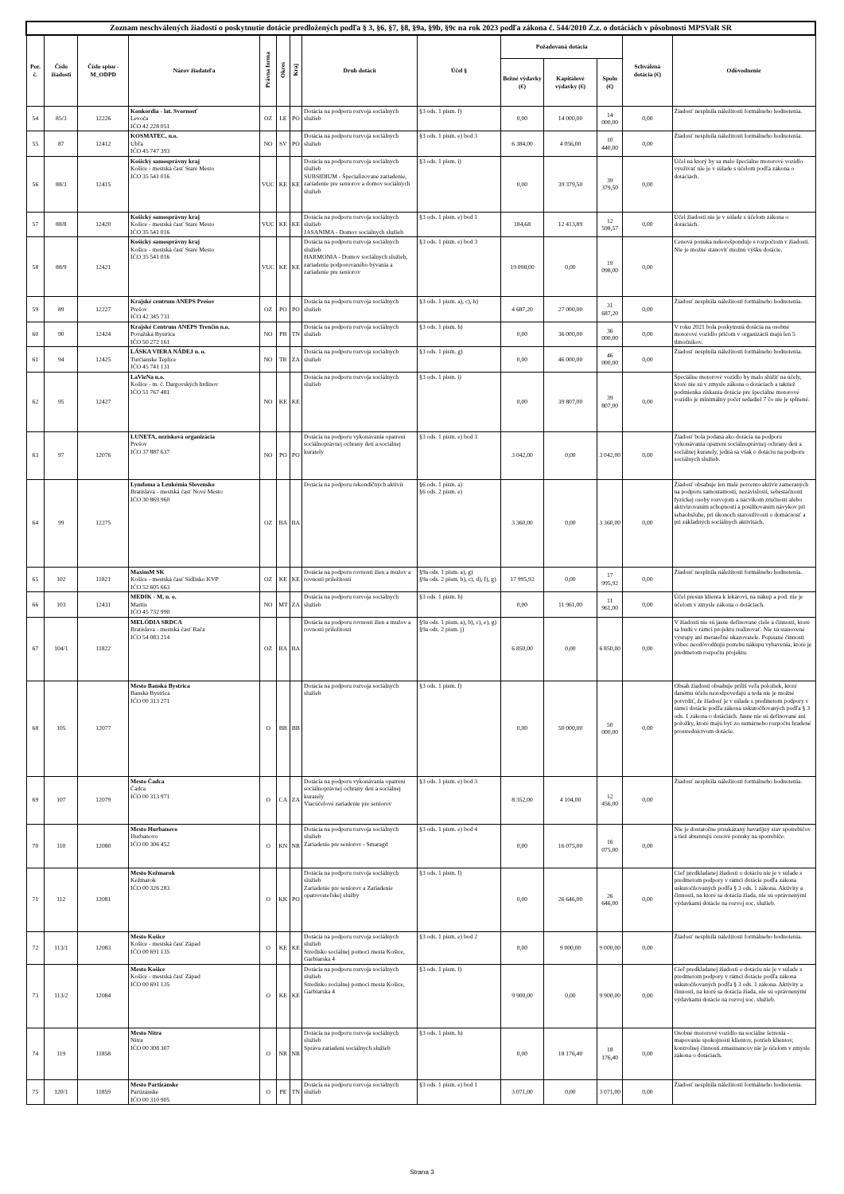| Zoznam neschválených žiadostí o poskytnutie dotácie predložených podľa § 3, §6, §7, §8, §9a, §9b, §9c na rok 2023 podľa zákona č. 544/2010 Z.z. o dotáciách v pôsobnosti MPSVaR SR | | | | | | | | | | | | | |
| --- | --- | --- | --- | --- | --- | --- | --- | --- | --- | --- | --- | --- | --- |
| Por. č. | Číslo žiadosti | Číslo spisu -M_ODPD | Názov žiadateľa | Právna forma | Okres | Kraj | Druh dotácií | Účel § | Požadovaná dotácia | | | Schválená dotácia (€) | Odôvodnenie |
| | | | | | | | | | Bežné výdavky (€) | Kapitálové výdavky (€) | Spolu (€) | | |
| 54 | 85/3 | 12226 | Konkordia - lat. Svornosť Levoča IČO 42 228 051 | OZ | LE | PO | Dotácia na podporu rozvoja sociálnych služieb | §3 ods. 1 pism. f) | 0,00 | 14 000,00 | 14 000,00 | 0,00 | Žiadosť nesplnila náležitosti formálneho hodnotenia. |
| 55 | 87 | 12412 | KOSMATEC, n.o. Ubľa IČO 45 747 393 | NO | SV | PO | Dotácia na podporu rozvoja sociálnych služieb | §3 ods. 1 pism. e) bod 3 | 6 384,00 | 4 056,00 | 10 440,00 | 0,00 | Žiadosť nesplnila náležitosti formálneho hodnotenia. |
| 56 | 88/3 | 12415 | Košický samosprávny kraj Košice - mestská časť Staré Mesto IČO 35 541 016 | VUC | KE | KE | Dotácia na podporu rozvoja sociálnych služieb SUBSIDIUM - Špecializované zariadenie, zariadenie pre seniorov a domov sociálnych služieb | §3 ods. 1 pism. i) | 0,00 | 39 379,50 | 39 379,50 | 0,00 | Účel na ktorý by sa malo špeciálne motorové vozidlo využívať nie je v súlade s účelom podľa zákona o dotáciách. |
| 57 | 88/8 | 12420 | Košický samosprávny kraj Košice - mestská časť Staré Mesto IČO 35 541 016 | VUC | KE | KE | Dotácia na podporu rozvoja sociálnych služieb JASANIMA - Domov sociálnych služieb | §3 ods. 1 pism. e) bod 1 | 184,68 | 12 413,89 | 12 598,57 | 0,00 | Účel žiadosti nie je v súlade s účelom zákona o dotáciách. |
| 58 | 88/9 | 12421 | Košický samosprávny kraj Košice - mestská časť Staré Mesto IČO 35 541 016 | VUC | KE | KE | Dotácia na podporu rozvoja sociálnych služieb HARMONIA - Domov sociálnych služieb, zariadenie podporovaného bývania a zariadenie pre seniorov | §3 ods. 1 pism. e) bod 3 | 19 098,00 | 0,00 | 19 098,00 | 0,00 | Cenová ponuka nekorešponduje s rozpočtom v žiadosti. Nie je možné stanoviť možnú výšku dotácie. |
| 59 | 89 | 12227 | Krajské centrum ANEPS Prešov Prešov IČO 42 345 731 | OZ | PO | PO | Dotácia na podporu rozvoja sociálnych služieb | §3 ods. 1 pism. a), c), h) | 4 687,20 | 27 000,00 | 31 687,20 | 0,00 | Žiadosť nesplnila náležitosti formálneho hodnotenia. |
| 60 | 90 | 12424 | Krajské Centrum ANEPS Trenčín n.o. Považská Bystrica IČO 50 272 161 | NO | PB | TN | Dotácia na podporu rozvoja sociálnych služieb | §3 ods. 1 pism. h) | 0,00 | 36 000,00 | 36 000,00 | 0,00 | V roku 2021 bola poskytnutá dotácia na osobné motorové vozidlo pričom v organizácii majú len 5 tlmočníkov. |
| 61 | 94 | 12425 | LÁSKA VIERA NÁDEJ n. o. Turčianske Teplice IČO 45 741 131 | NO | TR | ZA | Dotácia na podporu rozvoja sociálnych služieb | §3 ods. 1 pism. g) | 0,00 | 46 000,00 | 46 000,00 | 0,00 | Žiadosť nesplnila náležitosti formálneho hodnotenia. |
| 62 | 95 | 12427 | LaVieNa n.o. Košice - m. č. Dargovských hrdinov IČO 51 767 481 | NO | KE | KE | Dotácia na podporu rozvoja sociálnych služieb | §3 ods. 1 pism. i) | 0,00 | 39 807,00 | 39 807,00 | 0,00 | Špeciálne motorové vozidlo by malo slúžiť na účely, ktoré nie sú v zmysle zákona o dotáciach a taktiež podmienka získania dotácie pre špeciálne motorové vozidlo je minimálny počet sedadiel 7 čo nie je splnené. |
| 63 | 97 | 12076 | LUNETA, nezisková organizácia Prešov IČO 37 887 637 | NO | PO | PO | Dotácia na podporu vykonávania opatrení sociálnoprávnej ochrany detí a sociálnej kurately | §3 ods. 1 pism. e) bod 3 | 3 042,00 | 0,00 | 3 042,00 | 0,00 | Žiadosť bola podaná ako dotácia na podporu vykonávania opatrení sociálnoprávnej ochrany detí a sociálnej kurately, jedná sa však o dotáciu na podporu sociálnych služieb. |
| 64 | 99 | 12275 | Lymfoma a Leukémia Slovensko Bratislava - mestská časť Nové Mesto IČO 30 869 960 | OZ | BA | BA | Dotácia na podporu rekondičných aktivít | §6 ods. 1 pism. a) §6 ods. 2 pism. e) | 3 360,00 | 0,00 | 3 360,00 | 0,00 | Žiadosť obsahuje len malé percento aktivít zameraných na podporu samostatnosti, nezávislosti, sebestačnosti fyzickej osoby rozvojom a nácvikom zručností alebo aktivizovaním schopností a posilňovaním návykov pri sebaobsluhe, pri úkonoch starostlivosti o domácnosť a pri základných sociálnych aktivitách. |
| 65 | 102 | 11821 | MaximM SK Košice - mestská časť Sídlisko KVP IČO 52 605 663 | OZ | KE | KE | Dotácia na podporu rovnosti žien a mužov a rovnosti príležitostí | §9a ods. 1 pism. a), g) §9a ods. 2 pism. b), c), d), f), g) | 17 995,92 | 0,00 | 17 995,92 | 0,00 | Žiadosť nesplnila náležitosti formálneho hodnotenia. |
| 66 | 103 | 12431 | MEDIK - M, n. o. Martin IČO 45 732 990 | NO | MT | ZA | Dotácia na podporu rozvoja sociálnych služieb | §3 ods. 1 pism. h) | 0,00 | 11 961,00 | 11 961,00 | 0,00 | Účel presun klienta k lekárovi, na nákup a pod. nie je účelom v zmysle zákona o dotáciach. |
| 67 | 104/1 | 11822 | MELÓDIA SRDCA Bratislava - mestská časť Rača IČO 54 083 214 | OZ | BA | BA | Dotácia na podporu rovnosti žien a mužov a rovnosti príležitostí | §9a ods. 1 pism. a), b), c), e), g) §9a ods. 2 pism. j) | 6 850,00 | 0,00 | 6 850,00 | 0,00 | V žiadosti nie sú jasne definované ciele a činnosti, ktoré sa budú v rámci projektu realizovať. Nie sú stanovené výstupy ani merateľné ukazovatele. Popísané činnosti vôbec neodôvodňujú potrebu nákupu vybavenia, ktoré je predmetom rozpočtu projektu. |
| 68 | 105 | 12077 | Mesto Banská Bystrica Banská Bystrica IČO 00 313 271 | O | BB | BB | Dotácia na podporu rozvoja sociálnych služieb | §3 ods. 1 pism. f) | 0,00 | 50 000,00 | 50 000,00 | 0,00 | Obsah žiadosti obsahuje príliš veľa položiek, ktoré danému účelu nezodpovedajú a teda nie je možné potvrdiť, že žiadosť je v súlade s predmetom podpory v rámci dotácie podľa zákona uskutočňovaných podľa § 3 ods. 1 zákona o dotáciách. Jasne nie sú definované ani položky, ktoré majú byť zo sumárneho rozpočtu hradené prostredníctvom dotácie. |
| 69 | 107 | 12079 | Mesto Čadca Čadca IČO 00 313 971 | O | CA | ZA | Dotácia na podporu vykonávania opatrení sociálnoprávnej ochrany detí a sociálnej kurately Viacúčelové zariadenie pre seniorov | §3 ods. 1 pism. e) bod 3 | 8 352,00 | 4 104,00 | 12 456,00 | 0,00 | Žiadosť nesplnila náležitosti formálneho hodnotenia. |
| 70 | 110 | 12080 | Mesto Hurbanovo Hurbanovo IČO 00 306 452 | O | KN | NR | Dotácia na podporu rozvoja sociálnych služieb Zariadenie pre seniorov - Smaragd | §3 ods. 1 pism. e) bod 4 | 0,00 | 16 075,00 | 16 075,00 | 0,00 | Nie je dostatočne preukázaný havarijný stav spotrebičov a tiež absentujú cenové ponuky na spotrebiče. |
| 71 | 112 | 12081 | Mesto Kežmarok Kežmarok IČO 00 326 283 | O | KK | PO | Dotácia na podporu rozvoja sociálnych služieb Zariadenie pre seniorov a Zariadenie opatrovateľskej služby | §3 ods. 1 pism. f) | 0,00 | 26 646,00 | 26 646,00 | 0,00 | Cieľ predkladanej žiadosti o dotáciu nie je v súlade s predmetom podpory v rámci dotácie podľa zákona uskutočňovaných podľa § 3 ods. 1 zákona. Aktivity a činnosti, na ktoré sa dotácia žiada, nie sú oprávnenými výdavkami dotácie na rozvoj soc. služieb. |
| 72 | 113/1 | 12083 | Mesto Košice Košice - mestská časť Západ IČO 00 691 135 | O | KE | KE | Dotácia na podporu rozvoja sociálnych služieb Stredisko sociálnej pomoci mesta Košice, Garbiarska 4 | §3 ods. 1 pism. e) bod 2 | 0,00 | 9 000,00 | 9 000,00 | 0,00 | Žiadosť nesplnila náležitosti formálneho hodnotenia. |
| 73 | 113/2 | 12084 | Mesto Košice Košice - mestská časť Západ IČO 00 691 135 | O | KE | KE | Dotácia na podporu rozvoja sociálnych služieb Stredisko sociálnej pomoci mesta Košice, Garbiarska 4 | §3 ods. 1 pism. f) | 9 900,00 | 0,00 | 9 900,00 | 0,00 | Cieľ predkladanej žiadosti o dotáciu nie je v súlade s predmetom podpory v rámci dotácie podľa zákona uskutočňovaných podľa § 3 ods. 1 zákona. Aktivity a činnosti, na ktoré sa dotácia žiada, nie sú oprávnenými výdavkami dotácie na rozvoj soc. služieb. |
| 74 | 119 | 11858 | Mesto Nitra Nitra IČO 00 308 307 | O | NR | NR | Dotácia na podporu rozvoja sociálnych služieb Správa zariadení sociálnych služieb | §3 ods. 1 pism. h) | 0,00 | 18 176,40 | 18 176,40 | 0,00 | Osobné motorové vozidlo na sociálne šetrenia - mapovanie spokojnosti klientov, potrieb klientov, kontrolnej činnosti zmastnancov nie je účelom v zmysle zákona o dotáciach. |
| 75 | 120/1 | 11859 | Mesto Partizánske Partizánske IČO 00 310 905 | O | PE | TN | Dotácia na podporu rozvoja sociálnych služieb | §3 ods. 1 pism. e) bod 1 | 3 071,00 | 0,00 | 3 071,00 | 0,00 | Žiadosť nesplnila náležitosti formálneho hodnotenia. |
Strana 3